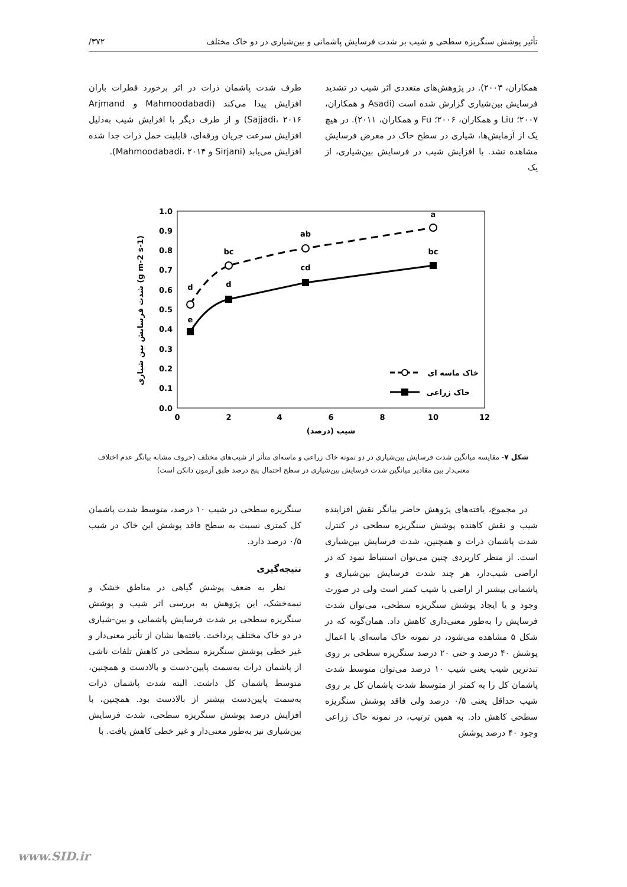تأثیر پوشش سنگریزه سطحی و شیب بر شدت فرسایش پاشمانی و بین‌شیاری در دو خاک مختلف ۳۷۲/
همکاران، ۲۰۰۳). در پژوهش‌های متعددی اثر شیب در تشدید فرسایش بین‌شیاری گزارش شده است (Asadi و همکاران، ۲۰۰۷؛ Liu و همکاران، ۲۰۰۶؛ Fu و همکاران، ۲۰۱۱). در هیچ یک از آزمایش‌ها، شیاری در سطح خاک در معرض فرسایش مشاهده نشد. با افزایش شیب در فرسایش بین‌شیاری، از یک
طرف شدت پاشمان ذرات در اثر برخورد قطرات باران افزایش پیدا می‌کند (Mahmoodabadi و Arjmand Sajjadi، ۲۰۱۶) و از طرف دیگر با افزایش شیب به‌دلیل افزایش سرعت جریان ورقه‌ای، قابلیت حمل ذرات جدا شده افزایش می‌یابد (Sirjani و Mahmoodabadi، ۲۰۱۴).
1.0
0.9
0.8
0.7
0.6
0.5
0.4
0.3
0.2
0.1
0.0
0
2
4
6
8
10
12
شیب (درصد)
شدت فرسایش بین شیاری (g m-2 s-1)
d
e
bc
d
ab
cd
a
bc
خاک ماسه ای
خاک زراعی
شکل ۷- مقایسه میانگین شدت فرسایش بین‌شیاری در دو نمونه خاک زراعی و ماسه‌ای متأثر از شیب‌های مختلف (حروف مشابه بیانگر عدم اختلاف معنی‌دار بین مقادیر میانگین شدت فرسایش بین‌شیاری در سطح احتمال پنج درصد طبق آزمون دانکن است)
در مجموع، یافته‌های پژوهش حاضر بیانگر نقش افزاینده شیب و نقش کاهنده پوشش سنگریزه سطحی در کنترل شدت پاشمان ذرات و همچنین، شدت فرسایش بین‌شیاری است. از منظر کاربردی چنین می‌توان استنباط نمود که در اراضی شیب‌دار، هر چند شدت فرسایش بین‌شیاری و پاشمانی بیشتر از اراضی با شیب کمتر است ولی در صورت وجود و یا ایجاد پوشش سنگریزه سطحی، می‌توان شدت فرسایش را به‌طور معنی‌داری کاهش داد. همان‌گونه که در شکل ۵ مشاهده می‌شود، در نمونه خاک ماسه‌ای با اعمال پوشش ۴۰ درصد و حتی ۲۰ درصد سنگریزه سطحی بر روی تندترین شیب یعنی شیب ۱۰ درصد می‌توان متوسط شدت پاشمان کل را به کمتر از متوسط شدت پاشمان کل بر روی شیب حداقل یعنی ۰/۵ درصد ولی فاقد پوشش سنگریزه سطحی کاهش داد. به همین ترتیب، در نمونه خاک زراعی وجود ۴۰ درصد پوشش
سنگریزه سطحی در شیب ۱۰ درصد، متوسط شدت پاشمان کل کمتری نسبت به سطح فاقد پوشش این خاک در شیب ۰/۵ درصد دارد.
نتیجه‌گیری
نظر به ضعف پوشش گیاهی در مناطق خشک و نیمه‌خشک، این پژوهش به بررسی اثر شیب و پوشش سنگریزه سطحی بر شدت فرسایش پاشمانی و بین-شیاری در دو خاک مختلف پرداخت. یافته‌ها نشان از تأثیر معنی‌دار و غیر خطی پوشش سنگریزه سطحی در کاهش تلفات ناشی از پاشمان ذرات به‌سمت پایین-دست و بالادست و همچنین، متوسط پاشمان کل داشت. البته شدت پاشمان ذرات به‌سمت پایین‌دست بیشتر از بالادست بود. همچنین، با افزایش درصد پوشش سنگریزه سطحی، شدت فرسایش بین‌شیاری نیز به‌طور معنی‌دار و غیر خطی کاهش یافت. با
www.SID.ir